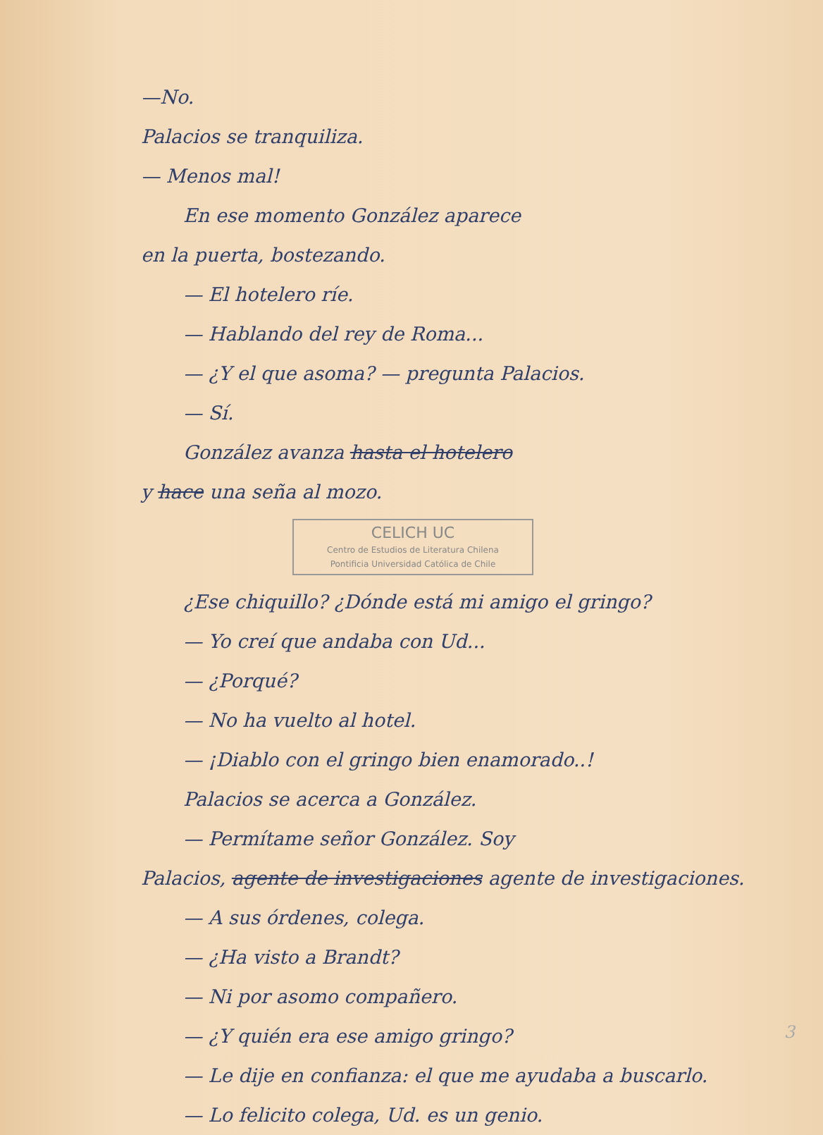—No.
Palacios se tranquiliza.
— Menos mal!
En ese momento González aparece
en la puerta, bostezando.
— El hotelero ríe.
— Hablando del rey de Roma...
— ¿Y el que asoma? — pregunta Palacios.
— Sí.
González avanza hasta el hotelero
y hace una seña al mozo.
CELICH UC
Centro de Estudios de Literatura Chilena
Pontificia Universidad Católica de Chile
¿Ese chiquillo? ¿Dónde está mi amigo el gringo?
— Yo creí que andaba con Ud...
— ¿Porqué?
— No ha vuelto al hotel.
— ¡Diablo con el gringo bien enamorado..!
Palacios se acerca a González.
— Permítame señor González. Soy
Palacios, agente de investigaciones agente de investigaciones.
— A sus órdenes, colega.
— ¿Ha visto a Brandt?
— Ni por asomo compañero.
— ¿Y quién era ese amigo gringo?
— Le dije en confianza: el que me ayudaba a buscarlo.
— Lo felicito colega, Ud. es un genio.
3